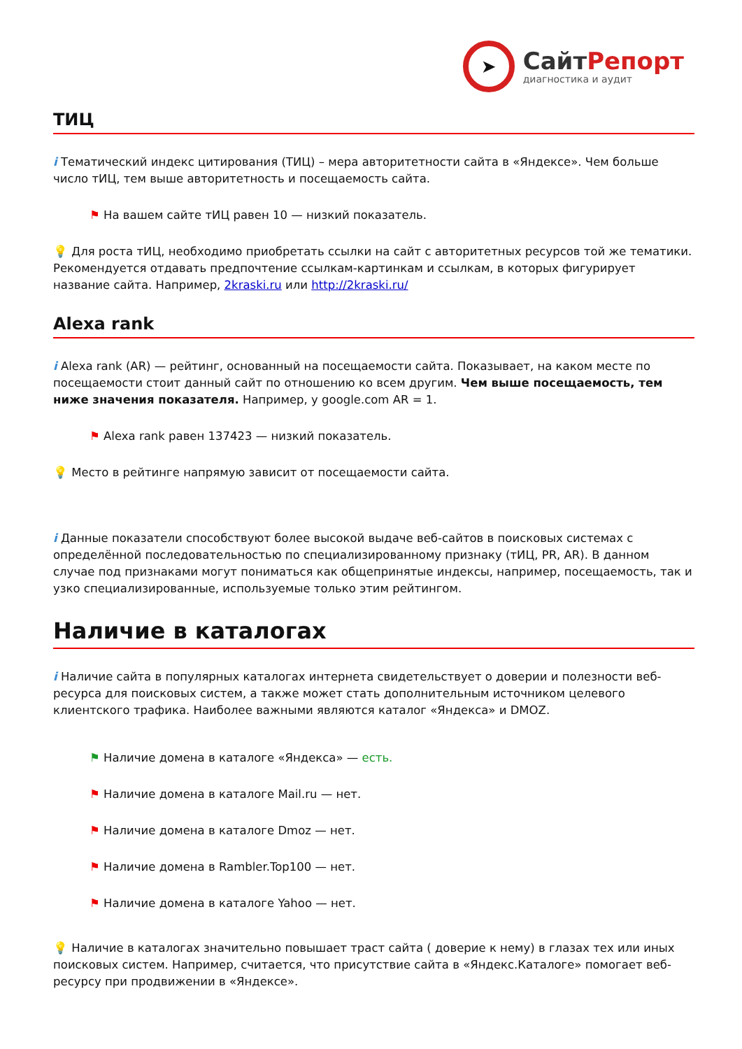➤
СайтРепорт
диагностика и аудит
ТИЦ
i Тематический индекс цитирования (ТИЦ) – мера авторитетности сайта в «Яндексе». Чем больше число тИЦ, тем выше авторитетность и посещаемость сайта.
⚑ На вашем сайте тИЦ равен 10 — низкий показатель.
💡 Для роста тИЦ, необходимо приобретать ссылки на сайт с авторитетных ресурсов той же тематики. Рекомендуется отдавать предпочтение ссылкам-картинкам и ссылкам, в которых фигурирует название сайта. Например, 2kraski.ru или http://2kraski.ru/
Alexa rank
i Alexa rank (AR) — рейтинг, основанный на посещаемости сайта. Показывает, на каком месте по посещаемости стоит данный сайт по отношению ко всем другим. Чем выше посещаемость, тем ниже значения показателя. Например, у google.com AR = 1.
⚑ Alexa rank равен 137423 — низкий показатель.
💡 Место в рейтинге напрямую зависит от посещаемости сайта.
i Данные показатели способствуют более высокой выдаче веб-сайтов в поисковых системах с определённой последовательностью по специализированному признаку (тИЦ, PR, AR). В данном случае под признаками могут пониматься как общепринятые индексы, например, посещаемость, так и узко специализированные, используемые только этим рейтингом.
Наличие в каталогах
i Наличие сайта в популярных каталогах интернета свидетельствует о доверии и полезности веб-ресурса для поисковых систем, а также может стать дополнительным источником целевого клиентского трафика. Наиболее важными являются каталог «Яндекса» и DMOZ.
⚑ Наличие домена в каталоге «Яндекса» — есть.
⚑ Наличие домена в каталоге Mail.ru — нет.
⚑ Наличие домена в каталоге Dmoz — нет.
⚑ Наличие домена в Rambler.Top100 — нет.
⚑ Наличие домена в каталоге Yahoo — нет.
💡 Наличие в каталогах значительно повышает траст сайта ( доверие к нему) в глазах тех или иных поисковых систем. Например, считается, что присутствие сайта в «Яндекс.Каталоге» помогает веб-ресурсу при продвижении в «Яндексе».